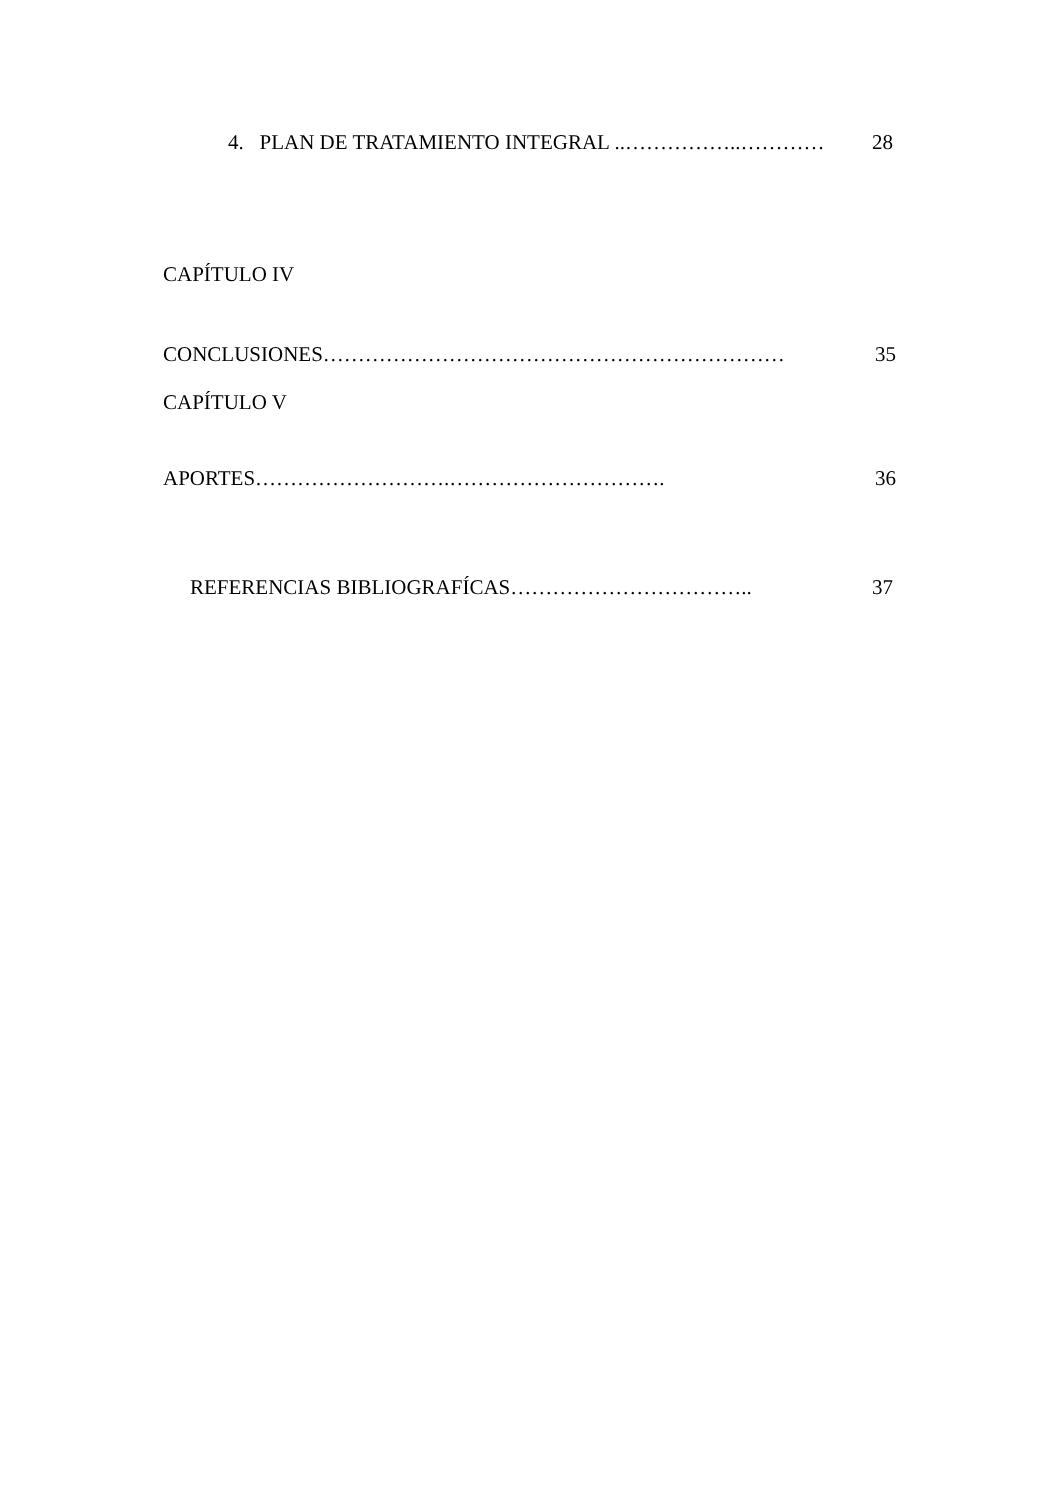4. PLAN DE TRATAMIENTO INTEGRAL ..……………..………… 28
CAPÍTULO IV
CONCLUSIONES………………………………………………………… 35
CAPÍTULO V
APORTES……………………….…………………………. 36
REFERENCIAS BIBLIOGRAFÍCAS…………………………….. 37